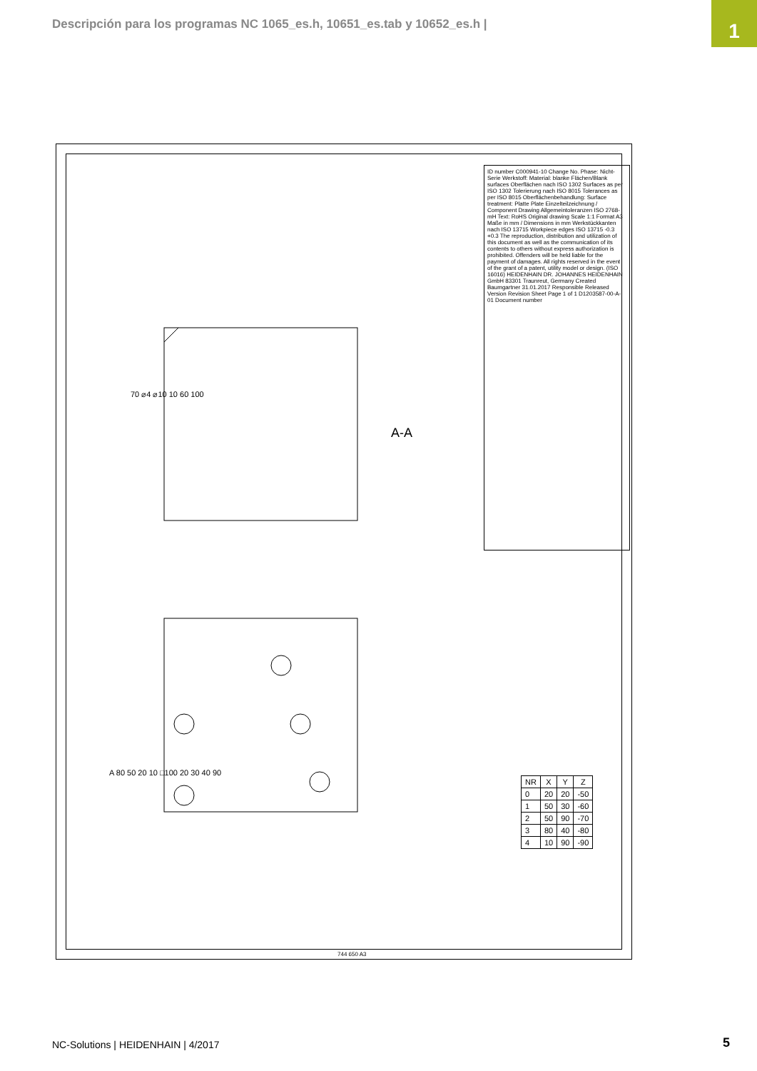Descripción para los programas NC 1065_es.h, 10651_es.tab y 10652_es.h |
1
ID number C000941-10 Change No. Phase: Nicht-Serie Werkstoff: Material: blanke Flächen/Blank surfaces Oberflächen nach ISO 1302 Surfaces as per ISO 1302 Tolerierung nach ISO 8015 Tolerances as per ISO 8015 Oberflächenbehandlung: Surface treatment: Platte Plate Einzelteilzeichnung / Component Drawing Allgemeintoleranzen ISO 2768-mH Text: RoHS Original drawing Scale 1:1 Format A3 Maße in mm / Dimensions in mm Werkstückkanten nach ISO 13715 Workpiece edges ISO 13715 -0.3 +0.3 The reproduction, distribution and utilization of this document as well as the communication of its contents to others without express authorization is prohibited. Offenders will be held liable for the payment of damages. All rights reserved in the event of the grant of a patent, utility model or design. (ISO 16016) HEIDENHAIN DR. JOHANNES HEIDENHAIN GmbH 83301 Traunreut, Germany Created Baumgartner 31.01.2017 Responsible Released Version Revision Sheet Page 1 of 1 D1203587-00-A-01 Document number
A-A
70 ⌀4 ⌀10 10 60 100
A 80 50 20 10 □100 20 30 40 90
| NR | X | Y | Z |
| --- | --- | --- | --- |
| 0 | 20 | 20 | -50 |
| 1 | 50 | 30 | -60 |
| 2 | 50 | 90 | -70 |
| 3 | 80 | 40 | -80 |
| 4 | 10 | 90 | -90 |
744 650 A3
NC-Solutions | HEIDENHAIN | 4/2017
5